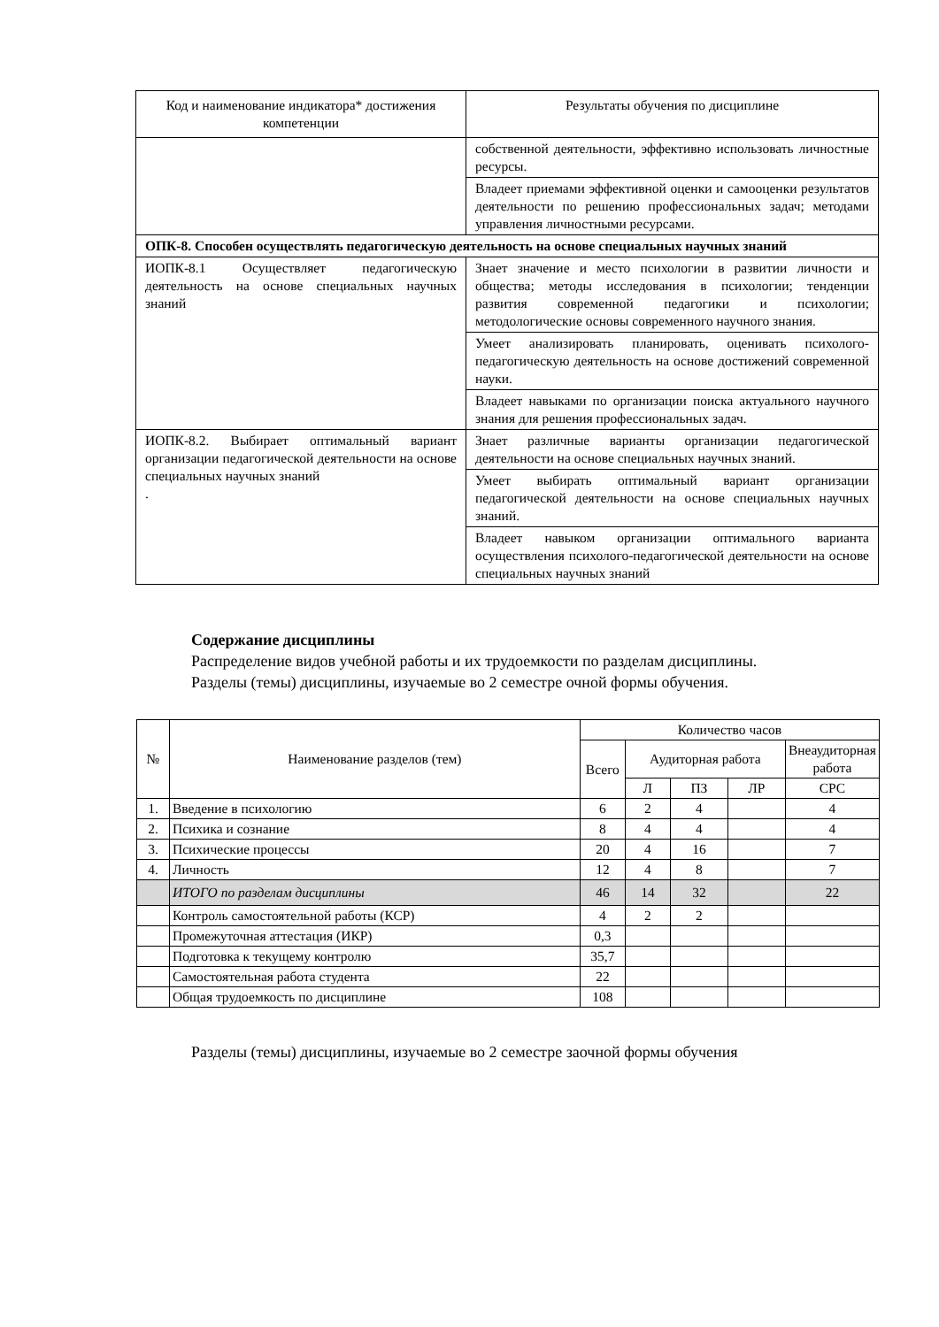| Код и наименование индикатора* достижения компетенции | Результаты обучения по дисциплине |
| --- | --- |
| | собственной деятельности, эффективно использовать личностные ресурсы. |
| | Владеет приемами эффективной оценки и самооценки результатов деятельности по решению профессиональных задач; методами управления личностными ресурсами. |
| ОПК-8. Способен осуществлять педагогическую деятельность на основе специальных научных знаний | |
| ИОПК-8.1 Осуществляет педагогическую деятельность на основе специальных научных знаний | Знает значение и место психологии в развитии личности и общества; методы исследования в психологии; тенденции развития современной педагогики и психологии; методологические основы современного научного знания. |
| | Умеет анализировать планировать, оценивать психолого-педагогическую деятельность на основе достижений современной науки. |
| | Владеет навыками по организации поиска актуального научного знания для решения профессиональных задач. |
| ИОПК-8.2. Выбирает оптимальный вариант организации педагогической деятельности на основе специальных научных знаний . | Знает различные варианты организации педагогической деятельности на основе специальных научных знаний. |
| | Умеет выбирать оптимальный вариант организации педагогической деятельности на основе специальных научных знаний. |
| | Владеет навыком организации оптимального варианта осуществления психолого-педагогической деятельности на основе специальных научных знаний |
Содержание дисциплины
Распределение видов учебной работы и их трудоемкости по разделам дисциплины.
Разделы (темы) дисциплины, изучаемые во 2 семестре очной формы обучения.
| № | Наименование разделов (тем) | Количество часов | | | | |
| --- | --- | --- | --- | --- | --- | --- |
| | | Всего | Аудиторная работа | | | Внеаудиторная работа |
| | | | Л | ПЗ | ЛР | СРС |
| 1. | Введение в психологию | 6 | 2 | 4 | | 4 |
| 2. | Психика и сознание | 8 | 4 | 4 | | 4 |
| 3. | Психические процессы | 20 | 4 | 16 | | 7 |
| 4. | Личность | 12 | 4 | 8 | | 7 |
| | ИТОГО по разделам дисциплины | 46 | 14 | 32 | | 22 |
| | Контроль самостоятельной работы (КСР) | 4 | 2 | 2 | | |
| | Промежуточная аттестация (ИКР) | 0,3 | | | | |
| | Подготовка к текущему контролю | 35,7 | | | | |
| | Самостоятельная работа студента | 22 | | | | |
| | Общая трудоемкость по дисциплине | 108 | | | | |
Разделы (темы) дисциплины, изучаемые во 2 семестре заочной формы обучения